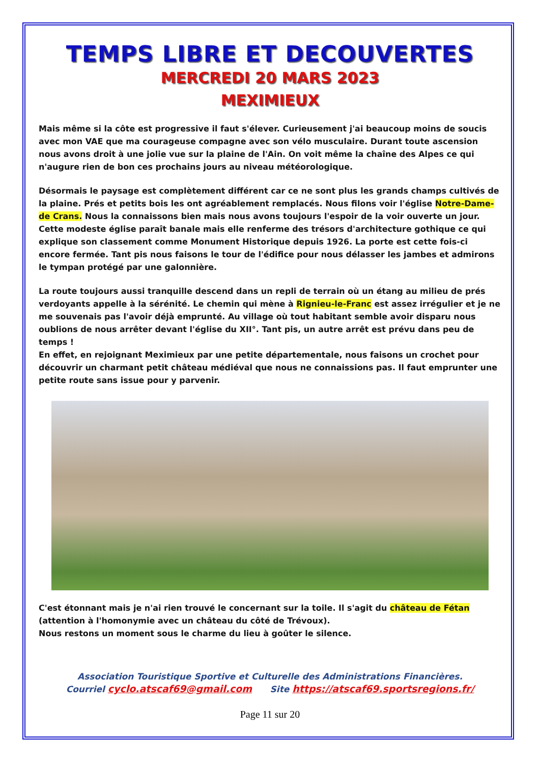TEMPS LIBRE ET DECOUVERTES
MERCREDI 20 MARS 2023
MEXIMIEUX
Mais même si la côte est progressive il faut s'élever. Curieusement j'ai beaucoup moins de soucis avec mon VAE que ma courageuse compagne avec son vélo musculaire. Durant toute ascension nous avons droit à une jolie vue sur la plaine de l'Ain. On voit même la chaîne des Alpes ce qui n'augure rien de bon ces prochains jours au niveau météorologique.
Désormais le paysage est complètement différent car ce ne sont plus les grands champs cultivés de la plaine. Prés et petits bois les ont agréablement remplacés. Nous filons voir l'église Notre-Dame-de Crans. Nous la connaissons bien mais nous avons toujours l'espoir de la voir ouverte un jour. Cette modeste église paraît banale mais elle renferme des trésors d'architecture gothique ce qui explique son classement comme Monument Historique depuis 1926. La porte est cette fois-ci encore fermée. Tant pis nous faisons le tour de l'édifice pour nous délasser les jambes et admirons le tympan protégé par une galonnière.
La route toujours aussi tranquille descend dans un repli de terrain où un étang au milieu de prés verdoyants appelle à la sérénité. Le chemin qui mène à Rignieu-le-Franc est assez irrégulier et je ne me souvenais pas l'avoir déjà emprunté. Au village où tout habitant semble avoir disparu nous oublions de nous arrêter devant l'église du XII°. Tant pis, un autre arrêt est prévu dans peu de temps !
En effet, en rejoignant Meximieux par une petite départementale, nous faisons un crochet pour découvrir un charmant petit château médiéval que nous ne connaissions pas. Il faut emprunter une petite route sans issue pour y parvenir.
C'est étonnant mais je n'ai rien trouvé le concernant sur la toile. Il s'agit du château de Fétan (attention à l'homonymie avec un château du côté de Trévoux).
Nous restons un moment sous le charme du lieu à goûter le silence.
Association Touristique Sportive et Culturelle des Administrations Financières.
Courriel cyclo.atscaf69@gmail.com Site https://atscaf69.sportsregions.fr/
Page 11 sur 20